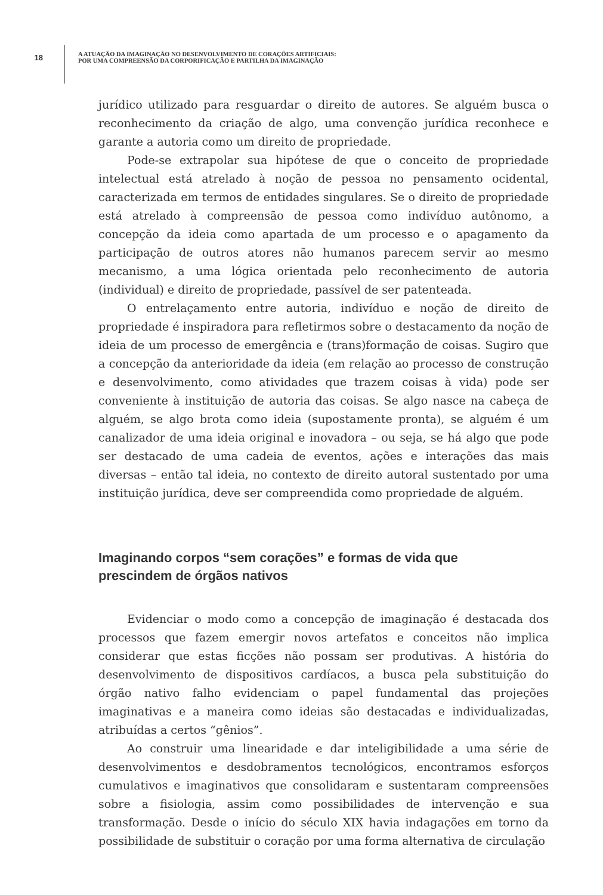18
A ATUAÇÃO DA IMAGINAÇÃO NO DESENVOLVIMENTO DE CORAÇÕES ARTIFICIAIS:
POR UMA COMPREENSÃO DA CORPORIFICAÇÃO E PARTILHA DA IMAGINAÇÃO
jurídico utilizado para resguardar o direito de autores. Se alguém busca o reconhecimento da criação de algo, uma convenção jurídica reconhece e garante a autoria como um direito de propriedade.
Pode-se extrapolar sua hipótese de que o conceito de propriedade intelectual está atrelado à noção de pessoa no pensamento ocidental, caracterizada em termos de entidades singulares. Se o direito de propriedade está atrelado à compreensão de pessoa como indivíduo autônomo, a concepção da ideia como apartada de um processo e o apagamento da participação de outros atores não humanos parecem servir ao mesmo mecanismo, a uma lógica orientada pelo reconhecimento de autoria (individual) e direito de propriedade, passível de ser patenteada.
O entrelaçamento entre autoria, indivíduo e noção de direito de propriedade é inspiradora para refletirmos sobre o destacamento da noção de ideia de um processo de emergência e (trans)formação de coisas. Sugiro que a concepção da anterioridade da ideia (em relação ao processo de construção e desenvolvimento, como atividades que trazem coisas à vida) pode ser conveniente à instituição de autoria das coisas. Se algo nasce na cabeça de alguém, se algo brota como ideia (supostamente pronta), se alguém é um canalizador de uma ideia original e inovadora – ou seja, se há algo que pode ser destacado de uma cadeia de eventos, ações e interações das mais diversas – então tal ideia, no contexto de direito autoral sustentado por uma instituição jurídica, deve ser compreendida como propriedade de alguém.
Imaginando corpos “sem corações” e formas de vida que prescindem de órgãos nativos
Evidenciar o modo como a concepção de imaginação é destacada dos processos que fazem emergir novos artefatos e conceitos não implica considerar que estas ficções não possam ser produtivas. A história do desenvolvimento de dispositivos cardíacos, a busca pela substituição do órgão nativo falho evidenciam o papel fundamental das projeções imaginativas e a maneira como ideias são destacadas e individualizadas, atribuídas a certos “gênios”.
Ao construir uma linearidade e dar inteligibilidade a uma série de desenvolvimentos e desdobramentos tecnológicos, encontramos esforços cumulativos e imaginativos que consolidaram e sustentaram compreensões sobre a fisiologia, assim como possibilidades de intervenção e sua transformação. Desde o início do século XIX havia indagações em torno da possibilidade de substituir o coração por uma forma alternativa de circulação